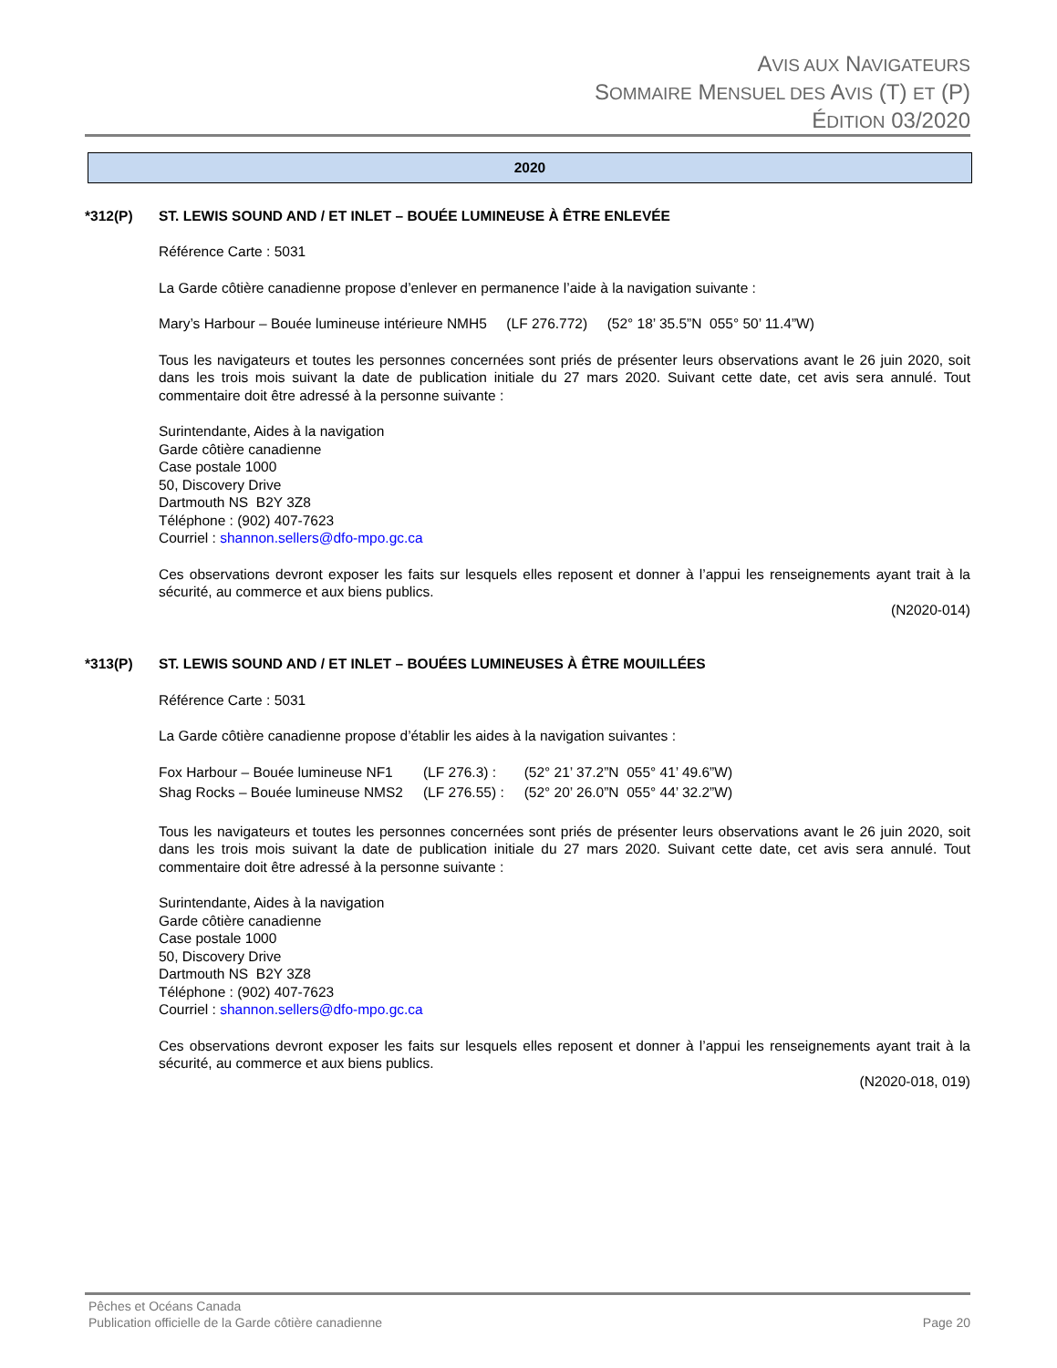AVIS AUX NAVIGATEURS
SOMMAIRE MENSUEL DES AVIS (T) ET (P)
ÉDITION 03/2020
2020
*312(P) ST. LEWIS SOUND AND / ET INLET – BOUÉE LUMINEUSE À ÊTRE ENLEVÉE
Référence Carte : 5031
La Garde côtière canadienne propose d’enlever en permanence l’aide à la navigation suivante :
Mary’s Harbour – Bouée lumineuse intérieure NMH5 (LF 276.772) (52° 18’ 35.5”N 055° 50’ 11.4”W)
Tous les navigateurs et toutes les personnes concernées sont priés de présenter leurs observations avant le 26 juin 2020, soit dans les trois mois suivant la date de publication initiale du 27 mars 2020. Suivant cette date, cet avis sera annulé. Tout commentaire doit être adressé à la personne suivante :
Surintendante, Aides à la navigation
Garde côtière canadienne
Case postale 1000
50, Discovery Drive
Dartmouth NS B2Y 3Z8
Téléphone : (902) 407-7623
Courriel : shannon.sellers@dfo-mpo.gc.ca
Ces observations devront exposer les faits sur lesquels elles reposent et donner à l’appui les renseignements ayant trait à la sécurité, au commerce et aux biens publics.
(N2020-014)
*313(P) ST. LEWIS SOUND AND / ET INLET – BOUÉES LUMINEUSES À ÊTRE MOUILLÉES
Référence Carte : 5031
La Garde côtière canadienne propose d’établir les aides à la navigation suivantes :
| Fox Harbour – Bouée lumineuse NF1 | (LF 276.3) : | (52° 21’ 37.2”N 055° 41’ 49.6”W) |
| Shag Rocks – Bouée lumineuse NMS2 | (LF 276.55) : | (52° 20’ 26.0”N 055° 44’ 32.2”W) |
Tous les navigateurs et toutes les personnes concernées sont priés de présenter leurs observations avant le 26 juin 2020, soit dans les trois mois suivant la date de publication initiale du 27 mars 2020. Suivant cette date, cet avis sera annulé. Tout commentaire doit être adressé à la personne suivante :
Surintendante, Aides à la navigation
Garde côtière canadienne
Case postale 1000
50, Discovery Drive
Dartmouth NS B2Y 3Z8
Téléphone : (902) 407-7623
Courriel : shannon.sellers@dfo-mpo.gc.ca
Ces observations devront exposer les faits sur lesquels elles reposent et donner à l’appui les renseignements ayant trait à la sécurité, au commerce et aux biens publics.
(N2020-018, 019)
Pêches et Océans Canada
Publication officielle de la Garde côtière canadienne Page 20